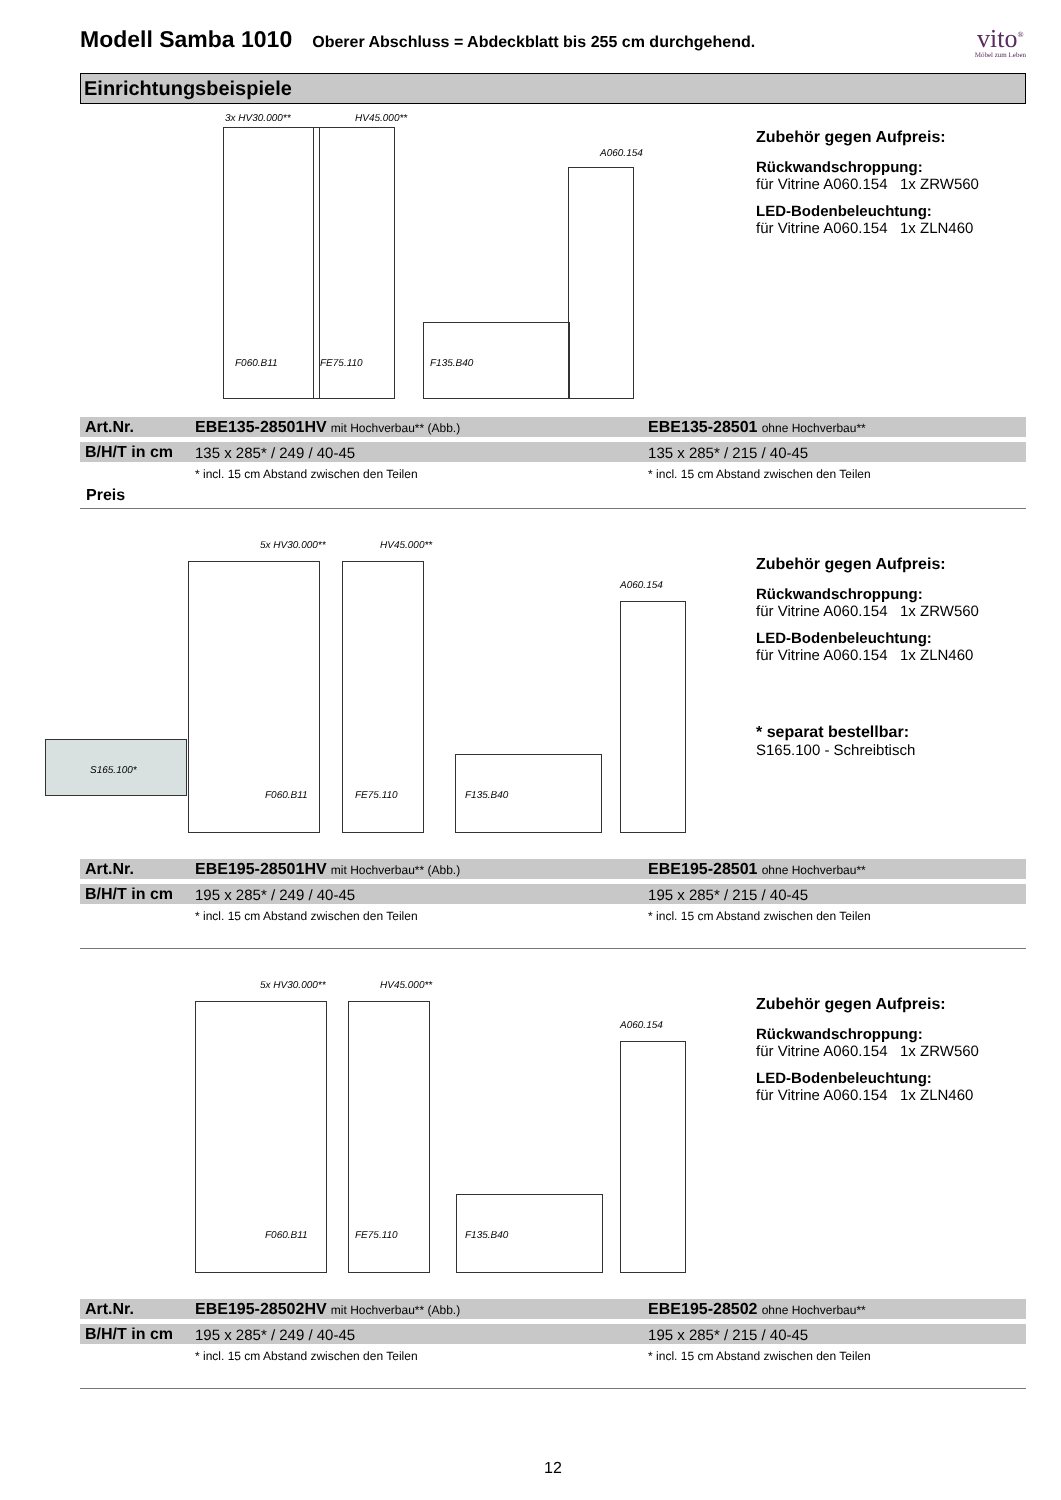Modell Samba 1010
Oberer Abschluss = Abdeckblatt bis 255 cm durchgehend.
vito<sup>®</sup>
Möbel zum Leben
Einrichtungsbeispiele
3x HV30.000** HV45.000**
A060.154
F060.B11 FE75.110 F135.B40
Zubehör gegen Aufpreis:
Rückwandschroppung:
für Vitrine A060.154 1x ZRW560
LED-Bodenbeleuchtung:
für Vitrine A060.154 1x ZLN460
| Art.Nr. | EBE135-28501HV mit Hochverbau** (Abb.) | EBE135-28501 ohne Hochverbau** |
| B/H/T in cm | 135 x 285* / 249 / 40-45 | 135 x 285* / 215 / 40-45 |
| | * incl. 15 cm Abstand zwischen den Teilen | * incl. 15 cm Abstand zwischen den Teilen |
Preis
5x HV30.000** HV45.000**
A060.154
S165.100*
F060.B11 FE75.110 F135.B40
Zubehör gegen Aufpreis:
Rückwandschroppung:
für Vitrine A060.154 1x ZRW560
LED-Bodenbeleuchtung:
für Vitrine A060.154 1x ZLN460
* separat bestellbar:
S165.100 - Schreibtisch
| Art.Nr. | EBE195-28501HV mit Hochverbau** (Abb.) | EBE195-28501 ohne Hochverbau** |
| B/H/T in cm | 195 x 285* / 249 / 40-45 | 195 x 285* / 215 / 40-45 |
| | * incl. 15 cm Abstand zwischen den Teilen | * incl. 15 cm Abstand zwischen den Teilen |
5x HV30.000** HV45.000**
A060.154
F060.B11 FE75.110 F135.B40
Zubehör gegen Aufpreis:
Rückwandschroppung:
für Vitrine A060.154 1x ZRW560
LED-Bodenbeleuchtung:
für Vitrine A060.154 1x ZLN460
| Art.Nr. | EBE195-28502HV mit Hochverbau** (Abb.) | EBE195-28502 ohne Hochverbau** |
| B/H/T in cm | 195 x 285* / 249 / 40-45 | 195 x 285* / 215 / 40-45 |
| | * incl. 15 cm Abstand zwischen den Teilen | * incl. 15 cm Abstand zwischen den Teilen |
12